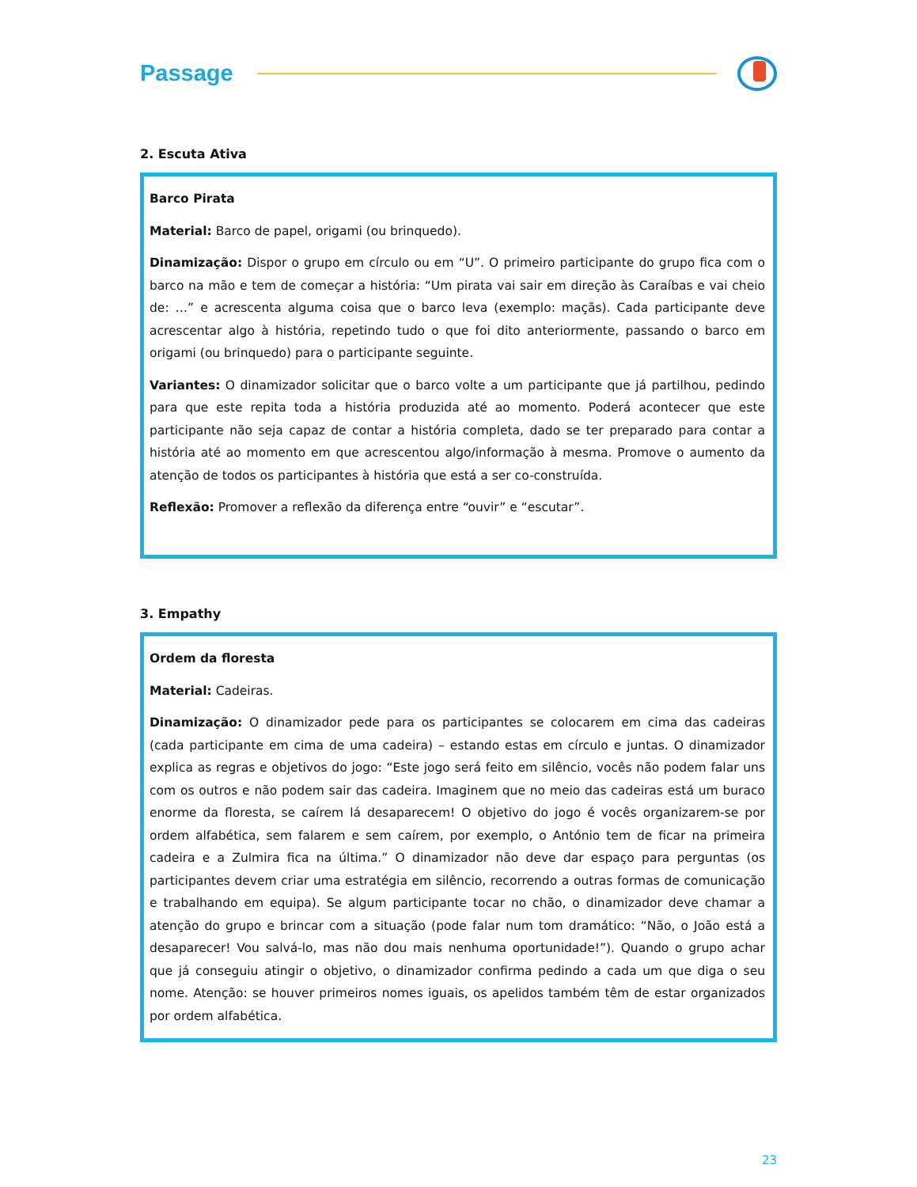Passage
2. Escuta Ativa
Barco Pirata
Material: Barco de papel, origami (ou brinquedo).
Dinamização: Dispor o grupo em círculo ou em “U”. O primeiro participante do grupo fica com o barco na mão e tem de começar a história: “Um pirata vai sair em direção às Caraíbas e vai cheio de: …” e acrescenta alguma coisa que o barco leva (exemplo: maçãs). Cada participante deve acrescentar algo à história, repetindo tudo o que foi dito anteriormente, passando o barco em origami (ou brinquedo) para o participante seguinte.
Variantes: O dinamizador solicitar que o barco volte a um participante que já partilhou, pedindo para que este repita toda a história produzida até ao momento. Poderá acontecer que este participante não seja capaz de contar a história completa, dado se ter preparado para contar a história até ao momento em que acrescentou algo/informação à mesma. Promove o aumento da atenção de todos os participantes à história que está a ser co-construída.
Reflexão: Promover a reflexão da diferença entre “ouvir” e “escutar”.
3. Empathy
Ordem da floresta
Material: Cadeiras.
Dinamização: O dinamizador pede para os participantes se colocarem em cima das cadeiras (cada participante em cima de uma cadeira) – estando estas em círculo e juntas. O dinamizador explica as regras e objetivos do jogo: “Este jogo será feito em silêncio, vocês não podem falar uns com os outros e não podem sair das cadeira. Imaginem que no meio das cadeiras está um buraco enorme da floresta, se caírem lá desaparecem! O objetivo do jogo é vocês organizarem-se por ordem alfabética, sem falarem e sem caírem, por exemplo, o António tem de ficar na primeira cadeira e a Zulmira fica na última.” O dinamizador não deve dar espaço para perguntas (os participantes devem criar uma estratégia em silêncio, recorrendo a outras formas de comunicação e trabalhando em equipa). Se algum participante tocar no chão, o dinamizador deve chamar a atenção do grupo e brincar com a situação (pode falar num tom dramático: “Não, o João está a desaparecer! Vou salvá-lo, mas não dou mais nenhuma oportunidade!”). Quando o grupo achar que já conseguiu atingir o objetivo, o dinamizador confirma pedindo a cada um que diga o seu nome. Atenção: se houver primeiros nomes iguais, os apelidos também têm de estar organizados por ordem alfabética.
23